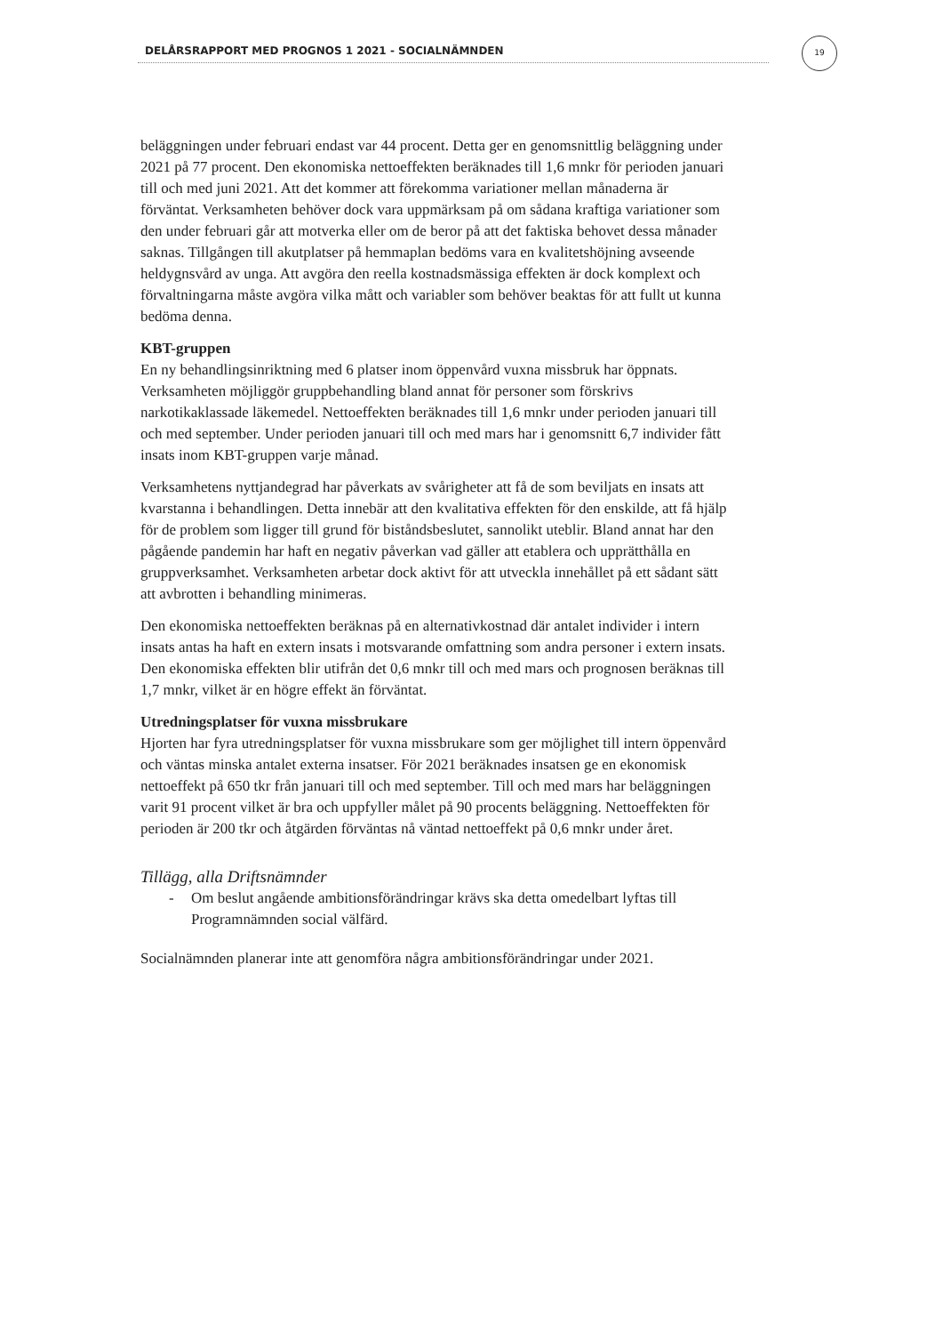DELÅRSRAPPORT MED PROGNOS 1 2021 - SOCIALNÄMNDEN
19
beläggningen under februari endast var 44 procent. Detta ger en genomsnittlig beläggning under 2021 på 77 procent. Den ekonomiska nettoeffekten beräknades till 1,6 mnkr för perioden januari till och med juni 2021. Att det kommer att förekomma variationer mellan månaderna är förväntat. Verksamheten behöver dock vara uppmärksam på om sådana kraftiga variationer som den under februari går att motverka eller om de beror på att det faktiska behovet dessa månader saknas. Tillgången till akutplatser på hemmaplan bedöms vara en kvalitetshöjning avseende heldygnsvård av unga. Att avgöra den reella kostnadsmässiga effekten är dock komplext och förvaltningarna måste avgöra vilka mått och variabler som behöver beaktas för att fullt ut kunna bedöma denna.
KBT-gruppen
En ny behandlingsinriktning med 6 platser inom öppenvård vuxna missbruk har öppnats. Verksamheten möjliggör gruppbehandling bland annat för personer som förskrivs narkotikaklassade läkemedel. Nettoeffekten beräknades till 1,6 mnkr under perioden januari till och med september. Under perioden januari till och med mars har i genomsnitt 6,7 individer fått insats inom KBT-gruppen varje månad.
Verksamhetens nyttjandegrad har påverkats av svårigheter att få de som beviljats en insats att kvarstanna i behandlingen. Detta innebär att den kvalitativa effekten för den enskilde, att få hjälp för de problem som ligger till grund för biståndsbeslutet, sannolikt uteblir. Bland annat har den pågående pandemin har haft en negativ påverkan vad gäller att etablera och upprätthålla en gruppverksamhet. Verksamheten arbetar dock aktivt för att utveckla innehållet på ett sådant sätt att avbrotten i behandling minimeras.
Den ekonomiska nettoeffekten beräknas på en alternativkostnad där antalet individer i intern insats antas ha haft en extern insats i motsvarande omfattning som andra personer i extern insats. Den ekonomiska effekten blir utifrån det 0,6 mnkr till och med mars och prognosen beräknas till 1,7 mnkr, vilket är en högre effekt än förväntat.
Utredningsplatser för vuxna missbrukare
Hjorten har fyra utredningsplatser för vuxna missbrukare som ger möjlighet till intern öppenvård och väntas minska antalet externa insatser. För 2021 beräknades insatsen ge en ekonomisk nettoeffekt på 650 tkr från januari till och med september. Till och med mars har beläggningen varit 91 procent vilket är bra och uppfyller målet på 90 procents beläggning. Nettoeffekten för perioden är 200 tkr och åtgärden förväntas nå väntad nettoeffekt på 0,6 mnkr under året.
Tillägg, alla Driftsnämnder
- Om beslut angående ambitionsförändringar krävs ska detta omedelbart lyftas till Programnämnden social välfärd.
Socialnämnden planerar inte att genomföra några ambitionsförändringar under 2021.